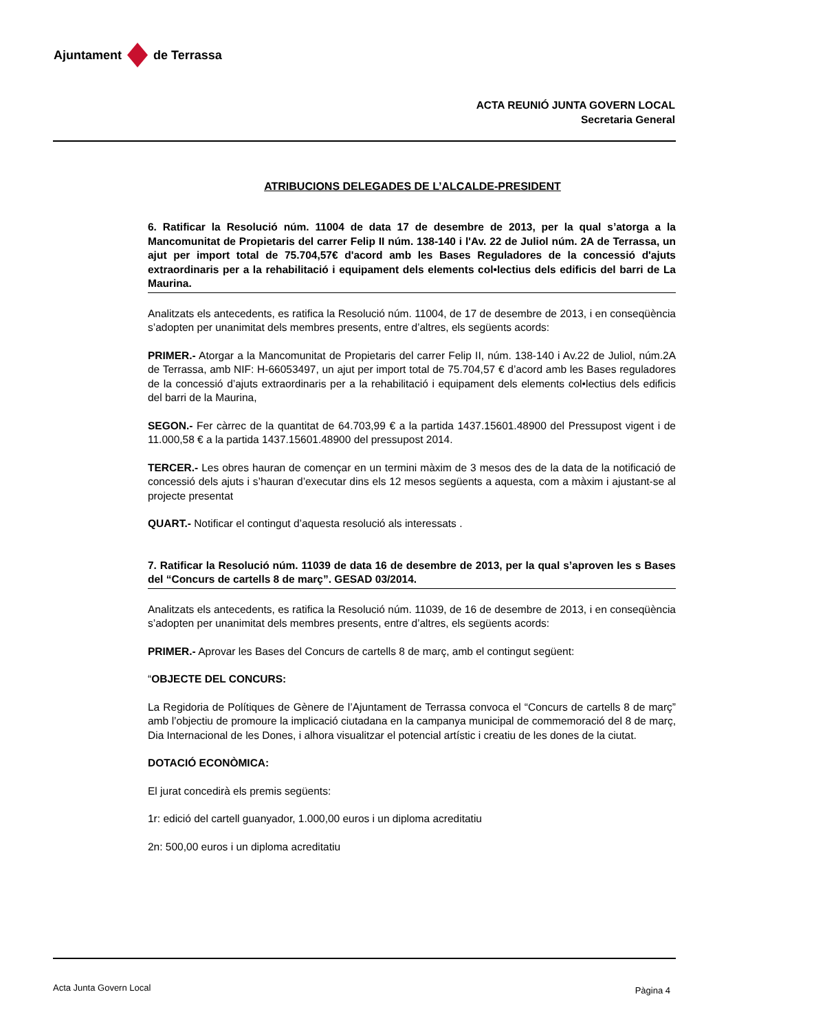Ajuntament de Terrassa
ACTA REUNIÓ JUNTA GOVERN LOCAL
Secretaria General
ATRIBUCIONS DELEGADES DE L’ALCALDE-PRESIDENT
6. Ratificar la Resolució núm. 11004 de data 17 de desembre de 2013, per la qual s’atorga a la Mancomunitat de Propietaris del carrer Felip II núm. 138-140 i l'Av. 22 de Juliol núm. 2A de Terrassa, un ajut per import total de 75.704,57€ d'acord amb les Bases Reguladores de la concessió d'ajuts extraordinaris per a la rehabilitació i equipament dels elements col•lectius dels edificis del barri de La Maurina.
Analitzats els antecedents, es ratifica la Resolució núm. 11004, de 17 de desembre de 2013, i en conseqüència s’adopten per unanimitat dels membres presents, entre d’altres, els següents acords:
PRIMER.- Atorgar a la Mancomunitat de Propietaris del carrer Felip II, núm. 138-140 i Av.22 de Juliol, núm.2A de Terrassa, amb NIF: H-66053497, un ajut per import total de 75.704,57 € d’acord amb les Bases reguladores de la concessió d’ajuts extraordinaris per a la rehabilitació i equipament dels elements col•lectius dels edificis del barri de la Maurina,
SEGON.- Fer càrrec de la quantitat de 64.703,99 € a la partida 1437.15601.48900 del Pressupost vigent i de 11.000,58 € a la partida 1437.15601.48900 del pressupost 2014.
TERCER.- Les obres hauran de començar en un termini màxim de 3 mesos des de la data de la notificació de concessió dels ajuts i s’hauran d’executar dins els 12 mesos següents a aquesta, com a màxim i ajustant-se al projecte presentat
QUART.- Notificar el contingut d’aquesta resolució als interessats .
7. Ratificar la Resolució núm. 11039 de data 16 de desembre de 2013, per la qual s’aproven les s Bases del “Concurs de cartells 8 de març”. GESAD 03/2014.
Analitzats els antecedents, es ratifica la Resolució núm. 11039, de 16 de desembre de 2013, i en conseqüència s’adopten per unanimitat dels membres presents, entre d’altres, els següents acords:
PRIMER.- Aprovar les Bases del Concurs de cartells 8 de març, amb el contingut següent:
“OBJECTE DEL CONCURS:
La Regidoria de Polítiques de Gènere de l’Ajuntament de Terrassa convoca el “Concurs de cartells 8 de març” amb l’objectiu de promoure la implicació ciutadana en la campanya municipal de commemoració del 8 de març, Dia Internacional de les Dones, i alhora visualitzar el potencial artístic i creatiu de les dones de la ciutat.
DOTACIÓ ECONÒMICA:
El jurat concedirà els premis següents:
1r: edició del cartell guanyador, 1.000,00 euros i un diploma acreditatiu
2n: 500,00 euros i un diploma acreditatiu
Acta Junta Govern Local Pàgina 4